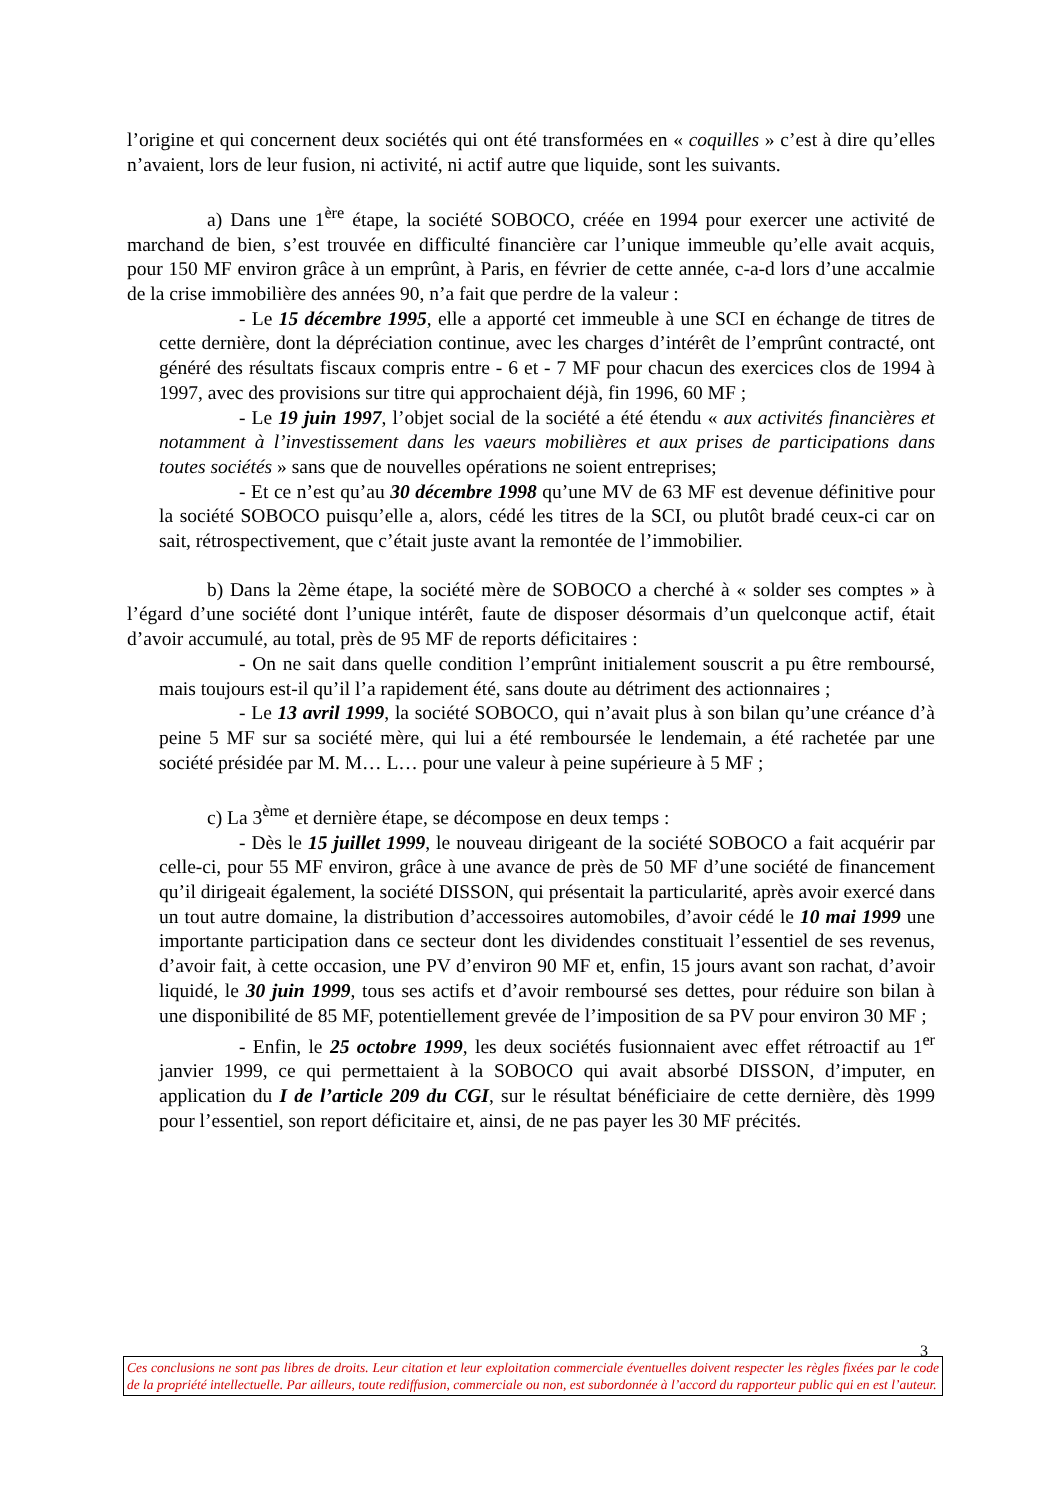l’origine et qui concernent deux sociétés qui ont été transformées en « coquilles » c’est à dire qu’elles n’avaient, lors de leur fusion, ni activité, ni actif autre que liquide, sont les suivants.
a) Dans une 1<sup>ère</sup> étape, la société SOBOCO, créée en 1994 pour exercer une activité de marchand de bien, s’est trouvée en difficulté financière car l’unique immeuble qu’elle avait acquis, pour 150 MF environ grâce à un emprûnt, à Paris, en février de cette année, c-a-d lors d’une accalmie de la crise immobilière des années 90, n’a fait que perdre de la valeur :
- Le 15 décembre 1995, elle a apporté cet immeuble à une SCI en échange de titres de cette dernière, dont la dépréciation continue, avec les charges d’intérêt de l’emprûnt contracté, ont généré des résultats fiscaux compris entre - 6 et - 7 MF pour chacun des exercices clos de 1994 à 1997, avec des provisions sur titre qui approchaient déjà, fin 1996, 60 MF ;
- Le 19 juin 1997, l’objet social de la société a été étendu « aux activités financières et notamment à l’investissement dans les vaeurs mobilières et aux prises de participations dans toutes sociétés » sans que de nouvelles opérations ne soient entreprises;
- Et ce n’est qu’au 30 décembre 1998 qu’une MV de 63 MF est devenue définitive pour la société SOBOCO puisqu’elle a, alors, cédé les titres de la SCI, ou plutôt bradé ceux-ci car on sait, rétrospectivement, que c’était juste avant la remontée de l’immobilier.
b) Dans la 2ème étape, la société mère de SOBOCO a cherché à « solder ses comptes » à l’égard d’une société dont l’unique intérêt, faute de disposer désormais d’un quelconque actif, était d’avoir accumulé, au total, près de 95 MF de reports déficitaires :
- On ne sait dans quelle condition l’emprûnt initialement souscrit a pu être remboursé, mais toujours est-il qu’il l’a rapidement été, sans doute au détriment des actionnaires ;
- Le 13 avril 1999, la société SOBOCO, qui n’avait plus à son bilan qu’une créance d’à peine 5 MF sur sa société mère, qui lui a été remboursée le lendemain, a été rachetée par une société présidée par M. M… L… pour une valeur à peine supérieure à 5 MF ;
c) La 3<sup>ème</sup> et dernière étape, se décompose en deux temps :
- Dès le 15 juillet 1999, le nouveau dirigeant de la société SOBOCO a fait acquérir par celle-ci, pour 55 MF environ, grâce à une avance de près de 50 MF d’une société de financement qu’il dirigeait également, la société DISSON, qui présentait la particularité, après avoir exercé dans un tout autre domaine, la distribution d’accessoires automobiles, d’avoir cédé le 10 mai 1999 une importante participation dans ce secteur dont les dividendes constituait l’essentiel de ses revenus, d’avoir fait, à cette occasion, une PV d’environ 90 MF et, enfin, 15 jours avant son rachat, d’avoir liquidé, le 30 juin 1999, tous ses actifs et d’avoir remboursé ses dettes, pour réduire son bilan à une disponibilité de 85 MF, potentiellement grevée de l’imposition de sa PV pour environ 30 MF ;
- Enfin, le 25 octobre 1999, les deux sociétés fusionnaient avec effet rétroactif au 1<sup>er</sup> janvier 1999, ce qui permettaient à la SOBOCO qui avait absorbé DISSON, d’imputer, en application du I de l’article 209 du CGI, sur le résultat bénéficiaire de cette dernière, dès 1999 pour l’essentiel, son report déficitaire et, ainsi, de ne pas payer les 30 MF précités.
3
Ces conclusions ne sont pas libres de droits. Leur citation et leur exploitation commerciale éventuelles doivent respecter les règles fixées par le code de la propriété intellectuelle. Par ailleurs, toute rediffusion, commerciale ou non, est subordonnée à l’accord du rapporteur public qui en est l’auteur.